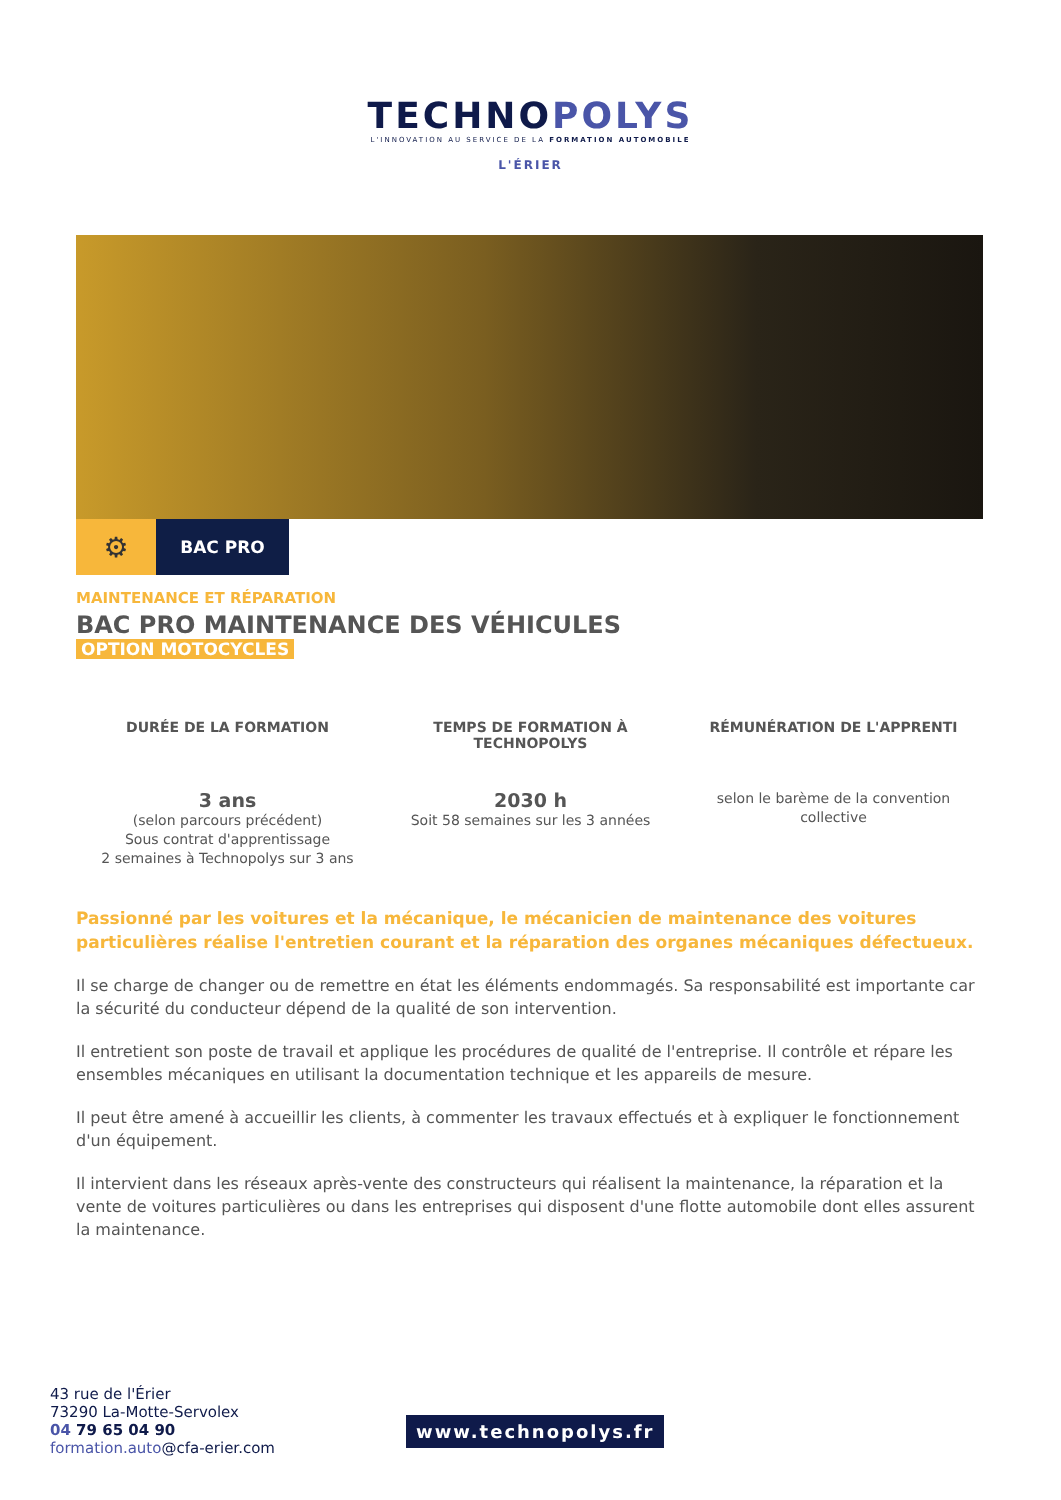TECHNOPOLYS
L'INNOVATION AU SERVICE DE LA FORMATION AUTOMOBILE
L'ÉRIER
⚙
BAC PRO
MAINTENANCE ET RÉPARATION
BAC PRO MAINTENANCE DES VÉHICULES
OPTION MOTOCYCLES
DURÉE DE LA FORMATION
3 ans
(selon parcours précédent)
Sous contrat d'apprentissage
2 semaines à Technopolys sur 3 ans
TEMPS DE FORMATION À TECHNOPOLYS
2030 h
Soit 58 semaines sur les 3 années
RÉMUNÉRATION DE L'APPRENTI
selon le barème de la convention collective
Passionné par les voitures et la mécanique, le mécanicien de maintenance des voitures particulières réalise l'entretien courant et la réparation des organes mécaniques défectueux.
Il se charge de changer ou de remettre en état les éléments endommagés. Sa responsabilité est importante car la sécurité du conducteur dépend de la qualité de son intervention.
Il entretient son poste de travail et applique les procédures de qualité de l'entreprise. Il contrôle et répare les ensembles mécaniques en utilisant la documentation technique et les appareils de mesure.
Il peut être amené à accueillir les clients, à commenter les travaux effectués et à expliquer le fonctionnement d'un équipement.
Il intervient dans les réseaux après-vente des constructeurs qui réalisent la maintenance, la réparation et la vente de voitures particulières ou dans les entreprises qui disposent d'une flotte automobile dont elles assurent la maintenance.
43 rue de l'Érier
73290 La-Motte-Servolex
04 79 65 04 90
formation.auto@cfa-erier.com
www.technopolys.fr